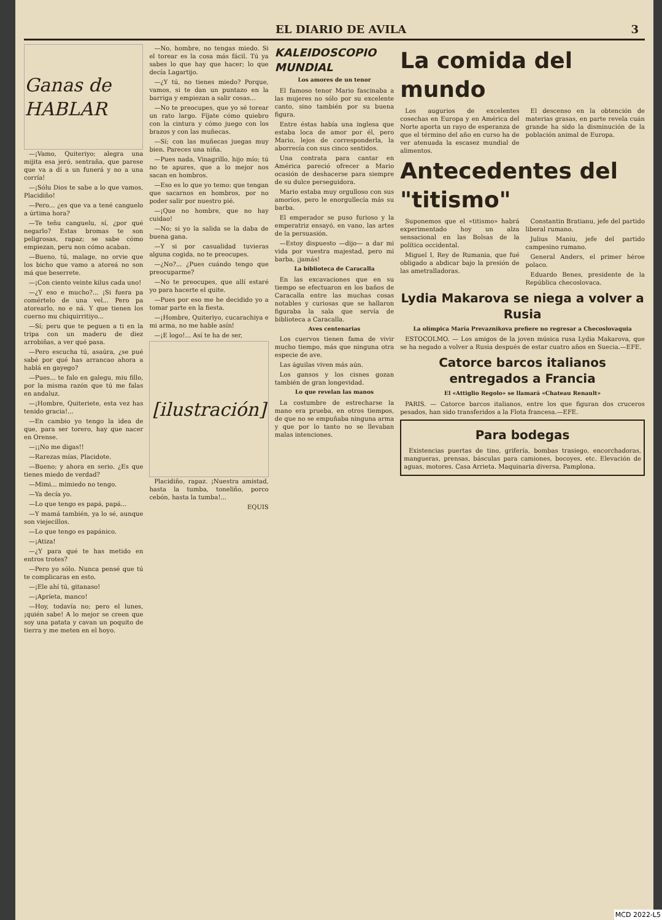EL DIARIO DE AVILA 3
Ganas de HABLAR
—¡Vamo, Quiteriyo; alegra una mijita esa jeró, sentraña, que parese que va a dí a un funerá y no a una corría!
—¡Sólu Dios te sabe a lo que vamos, Placidiño!
—Pero... ¿es que va a tené canguelo a úrtima hora?
—Te teñu canguelu, sí, ¿por qué negarlo? Estas bromas te son peligrosas, rapaz; se sabe cómo empiezan, peru non cómo acaban.
—Bueno, tú, malage, no orvie que los bicho que vamo a atoreá no son má que beserrete.
—¡Con ciento veinte kilus cada uno!
—¿Y eso e mucho?... ¡Si fuera pa comértelo de una vel... Pero pa atorearlo, no e ná. Y que tienen los cuerno mu chiquirritiyo...
—Sí; peru que te peguen a ti en la tripa con un maderu de diez arrobiñas, a ver qué pasa.
—Pero escucha tú, asaúra, ¿se pué sabé por qué has arrancao ahora a hablá en gayego?
—Pues... te falo en galegu, miu fillo, por la misma razón que tú me falas en andaluz.
—¡Hombre, Quiteriete, esta vez has tenido gracia!...
—En cambio yo tengo la idea de que, para ser torero, hay que nacer en Orense.
—¡¡No me digas!!
—Rarezas mías, Placidote.
—Bueno; y ahora en serio. ¿Es que tienes miedo de verdad?
—Mimi... mimiedo no tengo.
—Ya decía yo.
—Lo que tengo es papá, papá...
—Y mamá también, ya lo sé, aunque son viejecillos.
—Lo que tengo es papánico.
—¡Atiza!
—¿Y para qué te has metido en entros trotes?
—Pero yo sólo. Nunca pensé que tú te complicaras en esto.
—¡Ele ahí tú, gitanaso!
—¡Apríeta, manco!
—Hoy, todavía no; pero el lunes, ¡quién sabe! A lo mejor se creen que soy una patata y cavan un poquito de tierra y me meten en el hoyo.
—No, hombre, no tengas miedo. Si el torear es la cosa más fácil. Tú ya sabes lo que hay que hacer; lo que decía Lagartijo.
—¿Y tú, no tienes miedo? Porque, vamos, si te dan un puntazo en la barriga y empiezan a salir cosas...
—No te preocupes, que yo sé torear un rato largo. Fíjate cómo quiebro con la cintura y cómo juego con los brazos y con las muñecas.
—Sí; con las muñecas juegas muy bien. Pareces una niña.
—Pues nada, Vinagrillo, hijo mío; tú no te apures, que a lo mejor nos sacan en hombros.
—Eso es lo que yo temo: que tengan que sacarnos en hombros, por no poder salir por nuestro pié.
—¡Que no hombre, que no hay cuidao!
—No; si yo la salida se la daba de buena gana.
—Y si por casualidad tuvieras alguna cogida, no te preocupes.
—¿No?... ¿Pues cuándo tengo que preocuparme?
—No te preocupes, que allí estaré yo para hacerte el quite.
—Pues por eso me he decidido yo a tomar parte en la fiesta.
—¡Hombre, Quiteriyo, cucarachiya e mi arma, no me hable asín!
—¡E logo!... Así te ha de ser,
[ilustración]
Placidiño, rapaz. ¡Nuestra amistad, hasta la tumba, toneliño, porco cebón, hasta la tumba!...
EQUIS
KALEIDOSCOPIO MUNDIAL
Los amores de un tenor
El famoso tenor Mario fascinaba a las mujeres no sólo por su excelente canto, sino también por su buena figura.
Entre éstas había una inglesa que estaba loca de amor por él, pero Mario, lejos de corresponderla, la aborrecía con sus cinco sentidos.
Una contrata para cantar en América pareció ofrecer a Mario ocasión de deshacerse para siempre de su dulce perseguidora.
Mario estaba muy orgulloso con sus amoríos, pero le enorgullecía más su barba.
El emperador se puso furioso y la emperatriz ensayó, en vano, las artes de la persuasión.
—Estoy dispuesto —dijo— a dar mi vida por vuestra majestad, pero mi barba, ¡jamás!
La biblioteca de Caracalla
En las excavaciones que en su tiempo se efectuaron en los baños de Caracalla entre las muchas cosas notables y curiosas que se hallaron figuraba la sala que servía de biblioteca a Caracalla.
Aves centenarias
Los cuervos tienen fama de vivir mucho tiempo, más que ninguna otra especie de ave.
Las águilas viven más aún.
Los gansos y los cisnes gozan también de gran longevidad.
Lo que revelan las manos
La costumbre de estrecharse la mano era prueba, en otros tiempos, de que no se empuñaba ninguna arma y que por lo tanto no se llevaban malas intenciones.
La comida del mundo
Los augurios de excelentes cosechas en Europa y en América del Norte aporta un rayo de esperanza de que el término del año en curso ha de ver atenuada la escasez mundial de alimentos.
El descenso en la obtención de materias grasas, en parte revela cuán grande ha sido la disminución de la población animal de Europa.
Antecedentes del "titismo"
Suponemos que el «titismo» habrá experimentado hoy un alza sensacional en las Bolsas de la política occidental.
Miguel I, Rey de Rumania, que fué obligado a abdicar bajo la presión de las ametralladoras.
Constantin Bratianu, jefe del partido liberal rumano.
Julius Maniu, jefe del partido campesino rumano.
General Anders, el primer héroe polaco.
Eduardo Benes, presidente de la República checoslovaca.
Lydia Makarova se niega a volver a Rusia
La olímpica María Prevaznikova prefiere no regresar a Checoslovaquia
ESTOCOLMO. — Los amigos de la joven música rusa Lydia Makarova, que se ha negado a volver a Rusia después de estar cuatro años en Suecia.—EFE.
Catorce barcos italianos entregados a Francia
El «Attiglio Regolo» se llamará «Chateau Renault»
PARIS. — Catorce barcos italianos, entre los que figuran dos cruceros pesados, han sido transferidos a la Flota francesa.—EFE.
Para bodegas
Existencias puertas de tino, grifería, bombas trasiego, encorchadoras, mangueras, prensas, básculas para camiones, bocoyes, etc. Elevación de aguas, motores. Casa Arrieta. Maquinaria diversa. Pamplona.
MCD 2022-L5